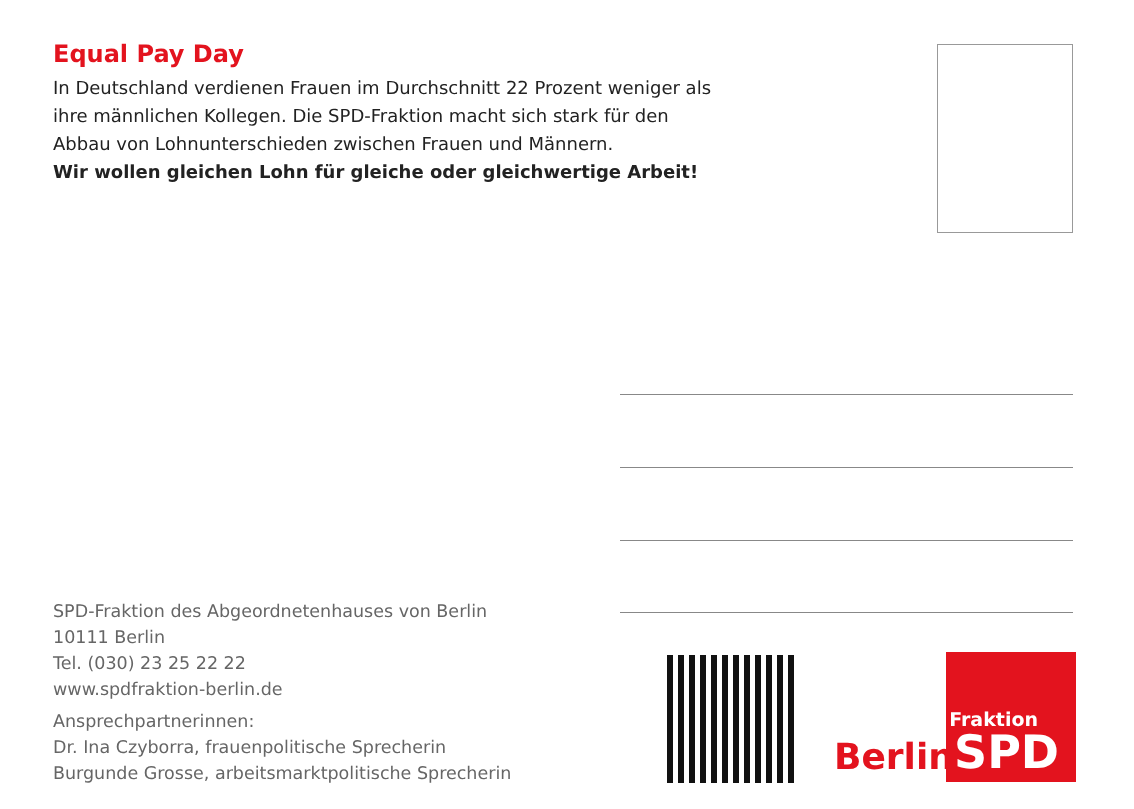Equal Pay Day
In Deutschland verdienen Frauen im Durchschnitt 22 Prozent weniger als ihre männlichen Kollegen. Die SPD-Fraktion macht sich stark für den Abbau von Lohnunterschieden zwischen Frauen und Männern.
Wir wollen gleichen Lohn für gleiche oder gleichwertige Arbeit!
SPD-Fraktion des Abgeordnetenhauses von Berlin
10111 Berlin
Tel. (030) 23 25 22 22
www.spdfraktion-berlin.de
Ansprechpartnerinnen:
Dr. Ina Czyborra, frauenpolitische Sprecherin
Burgunde Grosse, arbeitsmarktpolitische Sprecherin
Berlin
Fraktion
SPD